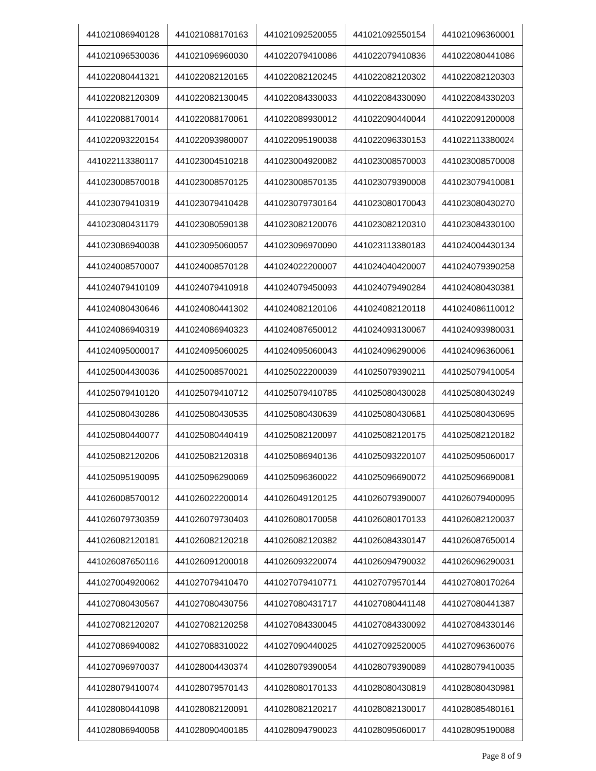| 441021086940128 | 441021088170163 | 441021092520055 | 441021092550154 | 441021096360001 |
| 441021096530036 | 441021096960030 | 441022079410086 | 441022079410836 | 441022080441086 |
| 441022080441321 | 441022082120165 | 441022082120245 | 441022082120302 | 441022082120303 |
| 441022082120309 | 441022082130045 | 441022084330033 | 441022084330090 | 441022084330203 |
| 441022088170014 | 441022088170061 | 441022089930012 | 441022090440044 | 441022091200008 |
| 441022093220154 | 441022093980007 | 441022095190038 | 441022096330153 | 441022113380024 |
| 441022113380117 | 441023004510218 | 441023004920082 | 441023008570003 | 441023008570008 |
| 441023008570018 | 441023008570125 | 441023008570135 | 441023079390008 | 441023079410081 |
| 441023079410319 | 441023079410428 | 441023079730164 | 441023080170043 | 441023080430270 |
| 441023080431179 | 441023080590138 | 441023082120076 | 441023082120310 | 441023084330100 |
| 441023086940038 | 441023095060057 | 441023096970090 | 441023113380183 | 441024004430134 |
| 441024008570007 | 441024008570128 | 441024022200007 | 441024040420007 | 441024079390258 |
| 441024079410109 | 441024079410918 | 441024079450093 | 441024079490284 | 441024080430381 |
| 441024080430646 | 441024080441302 | 441024082120106 | 441024082120118 | 441024086110012 |
| 441024086940319 | 441024086940323 | 441024087650012 | 441024093130067 | 441024093980031 |
| 441024095000017 | 441024095060025 | 441024095060043 | 441024096290006 | 441024096360061 |
| 441025004430036 | 441025008570021 | 441025022200039 | 441025079390211 | 441025079410054 |
| 441025079410120 | 441025079410712 | 441025079410785 | 441025080430028 | 441025080430249 |
| 441025080430286 | 441025080430535 | 441025080430639 | 441025080430681 | 441025080430695 |
| 441025080440077 | 441025080440419 | 441025082120097 | 441025082120175 | 441025082120182 |
| 441025082120206 | 441025082120318 | 441025086940136 | 441025093220107 | 441025095060017 |
| 441025095190095 | 441025096290069 | 441025096360022 | 441025096690072 | 441025096690081 |
| 441026008570012 | 441026022200014 | 441026049120125 | 441026079390007 | 441026079400095 |
| 441026079730359 | 441026079730403 | 441026080170058 | 441026080170133 | 441026082120037 |
| 441026082120181 | 441026082120218 | 441026082120382 | 441026084330147 | 441026087650014 |
| 441026087650116 | 441026091200018 | 441026093220074 | 441026094790032 | 441026096290031 |
| 441027004920062 | 441027079410470 | 441027079410771 | 441027079570144 | 441027080170264 |
| 441027080430567 | 441027080430756 | 441027080431717 | 441027080441148 | 441027080441387 |
| 441027082120207 | 441027082120258 | 441027084330045 | 441027084330092 | 441027084330146 |
| 441027086940082 | 441027088310022 | 441027090440025 | 441027092520005 | 441027096360076 |
| 441027096970037 | 441028004430374 | 441028079390054 | 441028079390089 | 441028079410035 |
| 441028079410074 | 441028079570143 | 441028080170133 | 441028080430819 | 441028080430981 |
| 441028080441098 | 441028082120091 | 441028082120217 | 441028082130017 | 441028085480161 |
| 441028086940058 | 441028090400185 | 441028094790023 | 441028095060017 | 441028095190088 |
Page 8 of 9